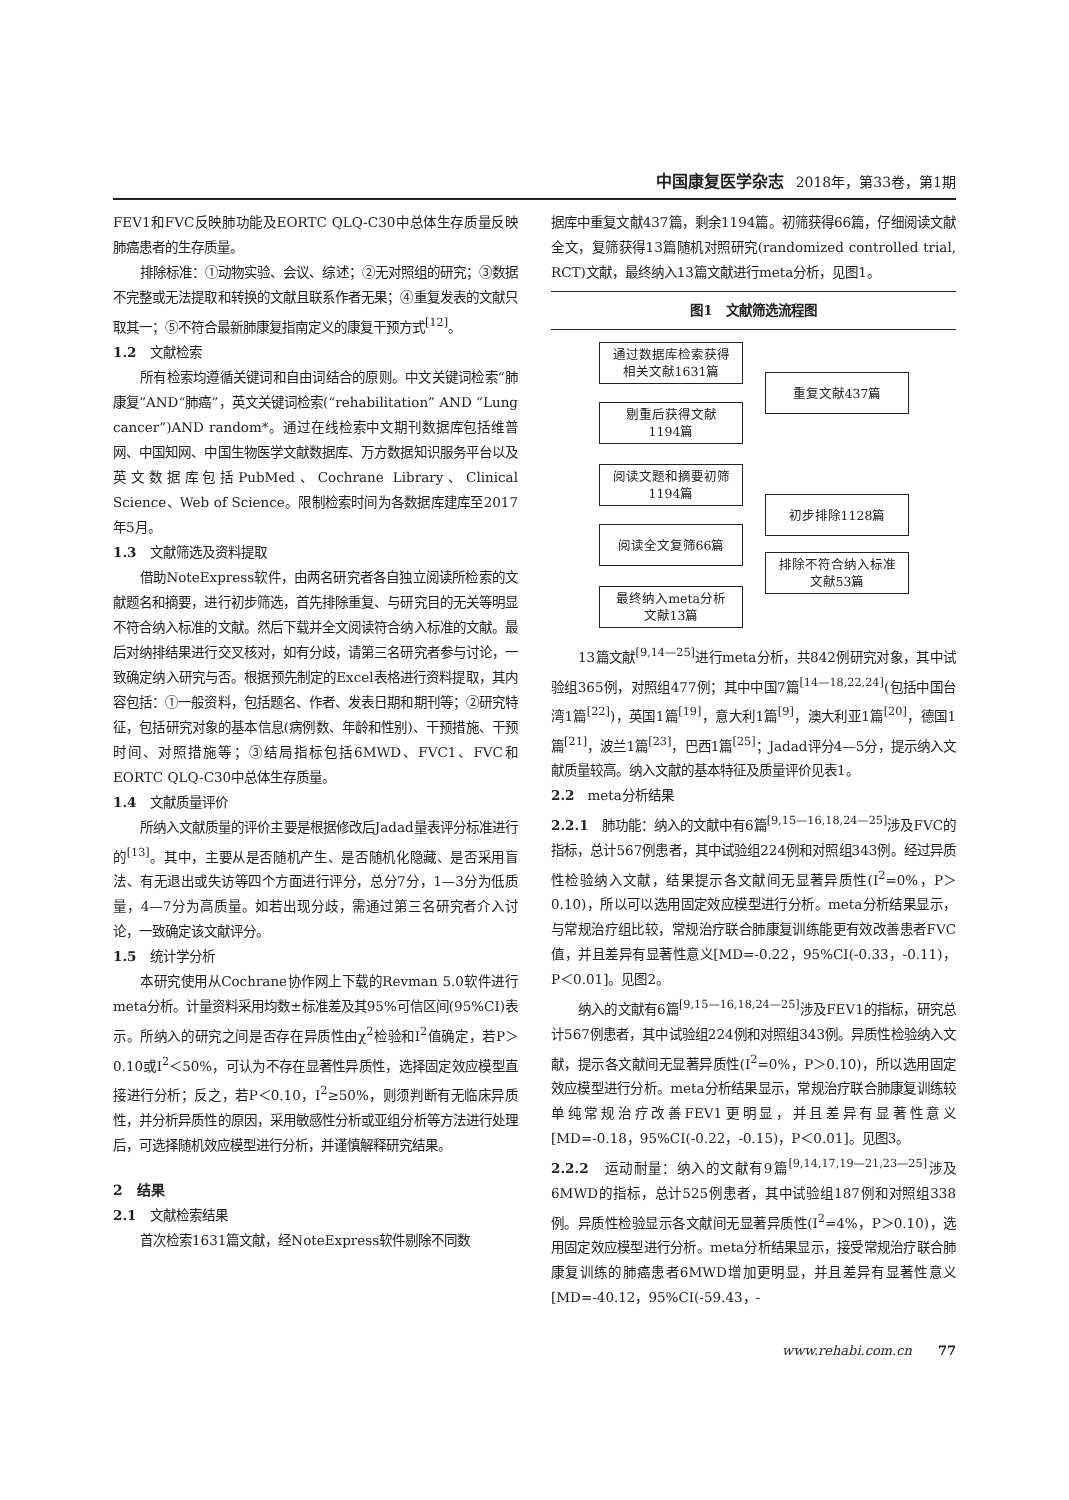中国康复医学杂志 2018年，第33卷，第1期
FEV1和FVC反映肺功能及EORTC QLQ-C30中总体生存质量反映肺癌患者的生存质量。
排除标准：①动物实验、会议、综述；②无对照组的研究；③数据不完整或无法提取和转换的文献且联系作者无果；④重复发表的文献只取其一；⑤不符合最新肺康复指南定义的康复干预方式<sup>[12]</sup>。
1.2　文献检索
所有检索均遵循关键词和自由词结合的原则。中文关键词检索“肺康复”AND“肺癌”，英文关键词检索(“rehabilitation” AND “Lung cancer”)AND random*。通过在线检索中文期刊数据库包括维普网、中国知网、中国生物医学文献数据库、万方数据知识服务平台以及英文数据库包括PubMed、Cochrane Library、Clinical Science、Web of Science。限制检索时间为各数据库建库至2017年5月。
1.3　文献筛选及资料提取
借助NoteExpress软件，由两名研究者各自独立阅读所检索的文献题名和摘要，进行初步筛选，首先排除重复、与研究目的无关等明显不符合纳入标准的文献。然后下载并全文阅读符合纳入标准的文献。最后对纳排结果进行交叉核对，如有分歧，请第三名研究者参与讨论，一致确定纳入研究与否。根据预先制定的Excel表格进行资料提取，其内容包括：①一般资料，包括题名、作者、发表日期和期刊等；②研究特征，包括研究对象的基本信息(病例数、年龄和性别)、干预措施、干预时间、对照措施等；③结局指标包括6MWD、FVC1、FVC和EORTC QLQ-C30中总体生存质量。
1.4　文献质量评价
所纳入文献质量的评价主要是根据修改后Jadad量表评分标准进行的<sup>[13]</sup>。其中，主要从是否随机产生、是否随机化隐藏、是否采用盲法、有无退出或失访等四个方面进行评分，总分7分，1—3分为低质量，4—7分为高质量。如若出现分歧，需通过第三名研究者介入讨论，一致确定该文献评分。
1.5　统计学分析
本研究使用从Cochrane协作网上下载的Revman 5.0软件进行meta分析。计量资料采用均数±标准差及其95%可信区间(95%CI)表示。所纳入的研究之间是否存在异质性由χ<sup>2</sup>检验和I<sup>2</sup>值确定，若P＞0.10或I<sup>2</sup>＜50%，可认为不存在显著性异质性，选择固定效应模型直接进行分析；反之，若P＜0.10，I<sup>2</sup>≥50%，则须判断有无临床异质性，并分析异质性的原因，采用敏感性分析或亚组分析等方法进行处理后，可选择随机效应模型进行分析，并谨慎解释研究结果。
2　结果
2.1　文献检索结果
首次检索1631篇文献，经NoteExpress软件剔除不同数
据库中重复文献437篇，剩余1194篇。初筛获得66篇，仔细阅读文献全文，复筛获得13篇随机对照研究(randomized controlled trial, RCT)文献，最终纳入13篇文献进行meta分析，见图1。
图1　文献筛选流程图
通过数据库检索获得
相关文献1631篇
重复文献437篇
剔重后获得文献
1194篇
阅读文题和摘要初筛
1194篇
初步排除1128篇
阅读全文复筛66篇
排除不符合纳入标准
文献53篇
最终纳入meta分析
文献13篇
13篇文献<sup>[9,14—25]</sup>进行meta分析，共842例研究对象，其中试验组365例，对照组477例；其中中国7篇<sup>[14—18,22,24]</sup>(包括中国台湾1篇<sup>[22]</sup>)，英国1篇<sup>[19]</sup>，意大利1篇<sup>[9]</sup>，澳大利亚1篇<sup>[20]</sup>，德国1篇<sup>[21]</sup>，波兰1篇<sup>[23]</sup>，巴西1篇<sup>[25]</sup>；Jadad评分4—5分，提示纳入文献质量较高。纳入文献的基本特征及质量评价见表1。
2.2　meta分析结果
2.2.1　肺功能：纳入的文献中有6篇<sup>[9,15—16,18,24—25]</sup>涉及FVC的指标，总计567例患者，其中试验组224例和对照组343例。经过异质性检验纳入文献，结果提示各文献间无显著异质性(I<sup>2</sup>=0%，P＞0.10)，所以可以选用固定效应模型进行分析。meta分析结果显示，与常规治疗组比较，常规治疗联合肺康复训练能更有效改善患者FVC值，并且差异有显著性意义[MD=-0.22，95%CI(-0.33，-0.11)，P＜0.01]。见图2。
纳入的文献有6篇<sup>[9,15—16,18,24—25]</sup>涉及FEV1的指标，研究总计567例患者，其中试验组224例和对照组343例。异质性检验纳入文献，提示各文献间无显著异质性(I<sup>2</sup>=0%，P＞0.10)，所以选用固定效应模型进行分析。meta分析结果显示，常规治疗联合肺康复训练较单纯常规治疗改善FEV1更明显，并且差异有显著性意义[MD=-0.18，95%CI(-0.22，-0.15)，P＜0.01]。见图3。
2.2.2　运动耐量：纳入的文献有9篇<sup>[9,14,17,19—21,23—25]</sup>涉及6MWD的指标，总计525例患者，其中试验组187例和对照组338例。异质性检验显示各文献间无显著异质性(I<sup>2</sup>=4%，P＞0.10)，选用固定效应模型进行分析。meta分析结果显示，接受常规治疗联合肺康复训练的肺癌患者6MWD增加更明显，并且差异有显著性意义[MD=-40.12，95%CI(-59.43，-
www.rehabi.com.cn　　77